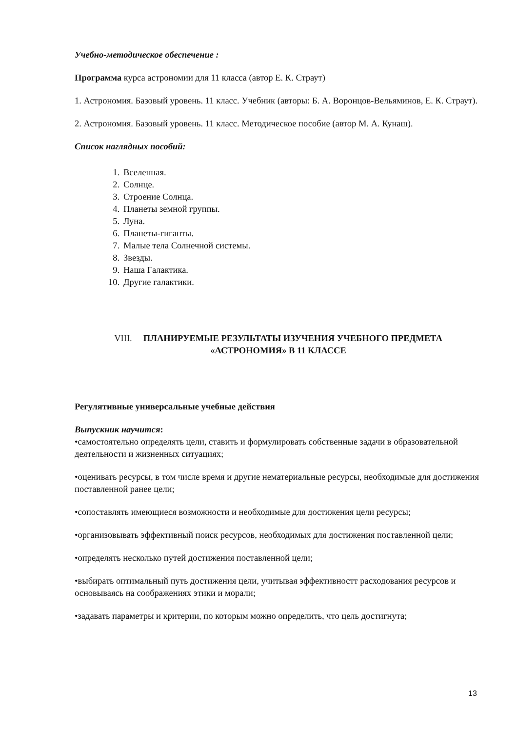Учебно-методическое обеспечение :
Программа курса астрономии для 11 класса (автор Е. К. Страут)
1. Астрономия. Базовый уровень. 11 класс. Учебник (авторы: Б. А. Воронцов-Вельяминов, Е. К. Страут).
2. Астрономия. Базовый уровень. 11 класс. Методическое пособие (автор М. А. Кунаш).
Список наглядных пособий:
1. Вселенная.
2. Солнце.
3. Строение Солнца.
4. Планеты земной группы.
5. Луна.
6. Планеты-гиганты.
7. Малые тела Солнечной системы.
8. Звезды.
9. Наша Галактика.
10. Другие галактики.
VIII. ПЛАНИРУЕМЫЕ РЕЗУЛЬТАТЫ ИЗУЧЕНИЯ УЧЕБНОГО ПРЕДМЕТА
«АСТРОНОМИЯ» В 11 КЛАССЕ
Регулятивные универсальные учебные действия
Выпускник научится:
•самостоятельно определять цели, ставить и формулировать собственные задачи в образовательной деятельности и жизненных ситуациях;
•оценивать ресурсы, в том числе время и другие нематериальные ресурсы, необходимые для достижения поставленной ранее цели;
•сопоставлять имеющиеся возможности и необходимые для достижения цели ресурсы;
•организовывать эффективный поиск ресурсов, необходимых для достижения поставленной цели;
•определять несколько путей достижения поставленной цели;
•выбирать оптимальный путь достижения цели, учитывая эффективностт расходования ресурсов и основываясь на соображениях этики и морали;
•задавать параметры и критерии, по которым можно определить, что цель достигнута;
13